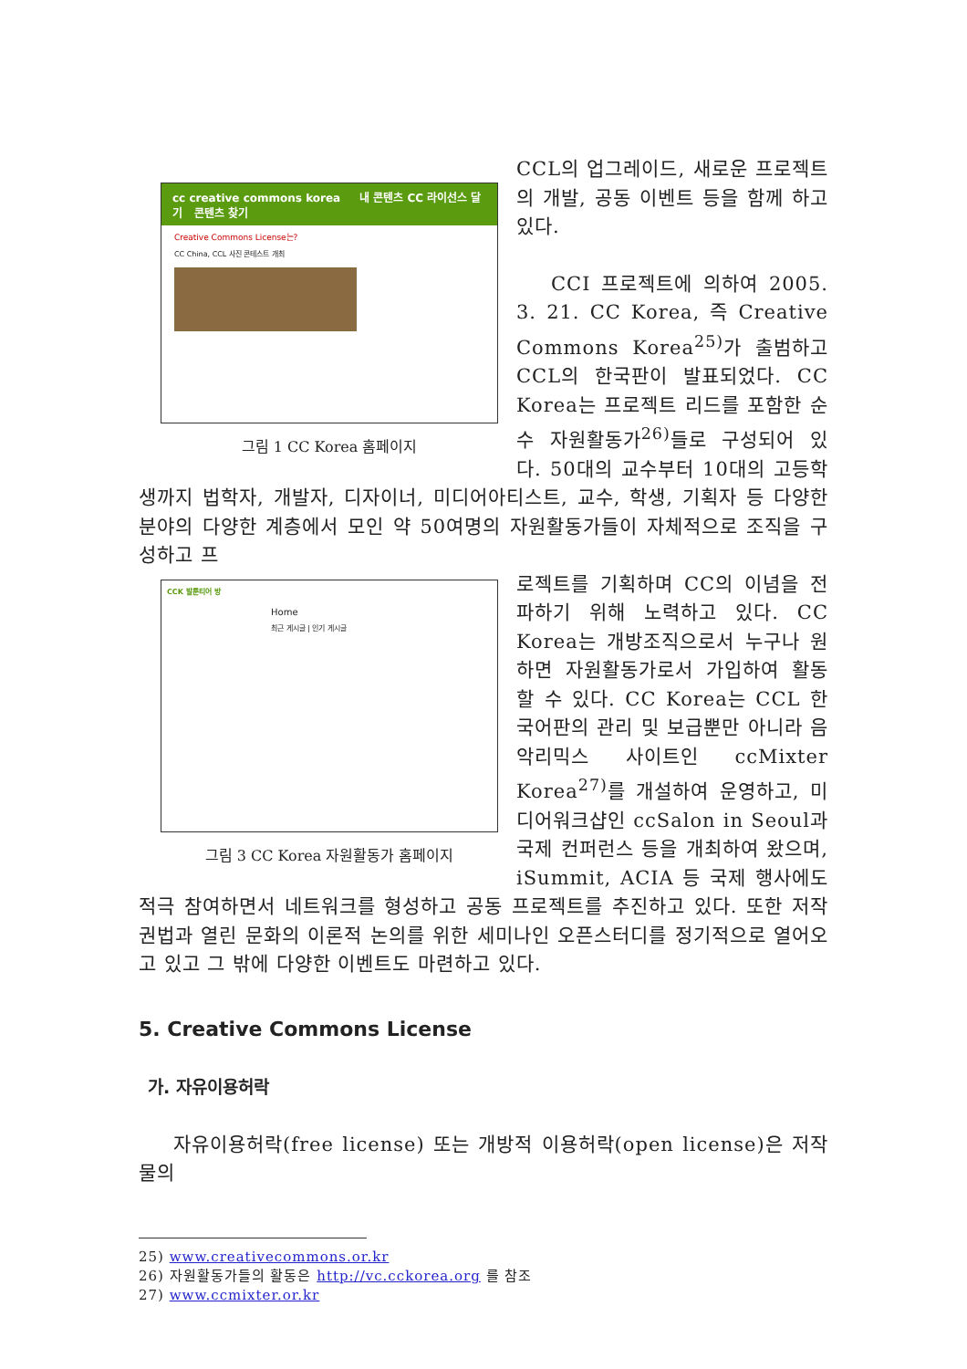cc creative commons korea 내 콘텐츠 CC 라이선스 달기 콘텐츠 찾기
Creative Commons License는?
CC China, CCL 사진 콘테스트 개최
그림 1 CC Korea 홈페이지
CCL의 업그레이드, 새로운 프로젝트의 개발, 공동 이벤트 등을 함께 하고 있다.
CCI 프로젝트에 의하여 2005. 3. 21. CC Korea, 즉 Creative Commons Korea<sup>25)</sup>가 출범하고 CCL의 한국판이 발표되었다. CC Korea는 프로젝트 리드를 포함한 순수 자원활동가<sup>26)</sup>들로 구성되어 있다. 50대의 교수부터 10대의 고등학생까지 법학자, 개발자, 디자이너, 미디어아티스트, 교수, 학생, 기획자 등 다양한 분야의 다양한 계층에서 모인 약 50여명의 자원활동가들이 자체적으로 조직을 구성하고 프
CCK 발룬티어 방
Home
최근 게시글 | 인기 게시글
그림 3 CC Korea 자원활동가 홈페이지
로젝트를 기획하며 CC의 이념을 전파하기 위해 노력하고 있다. CC Korea는 개방조직으로서 누구나 원하면 자원활동가로서 가입하여 활동할 수 있다. CC Korea는 CCL 한국어판의 관리 및 보급뿐만 아니라 음악리믹스 사이트인 ccMixter Korea<sup>27)</sup>를 개설하여 운영하고, 미디어워크샵인 ccSalon in Seoul과 국제 컨퍼런스 등을 개최하여 왔으며, iSummit, ACIA 등 국제 행사에도 적극 참여하면서 네트워크를 형성하고 공동 프로젝트를 추진하고 있다. 또한 저작권법과 열린 문화의 이론적 논의를 위한 세미나인 오픈스터디를 정기적으로 열어오고 있고 그 밖에 다양한 이벤트도 마련하고 있다.
5. Creative Commons License
가. 자유이용허락
자유이용허락(free license) 또는 개방적 이용허락(open license)은 저작물의
25) www.creativecommons.or.kr
26) 자원활동가들의 활동은 http://vc.cckorea.org 를 참조
27) www.ccmixter.or.kr